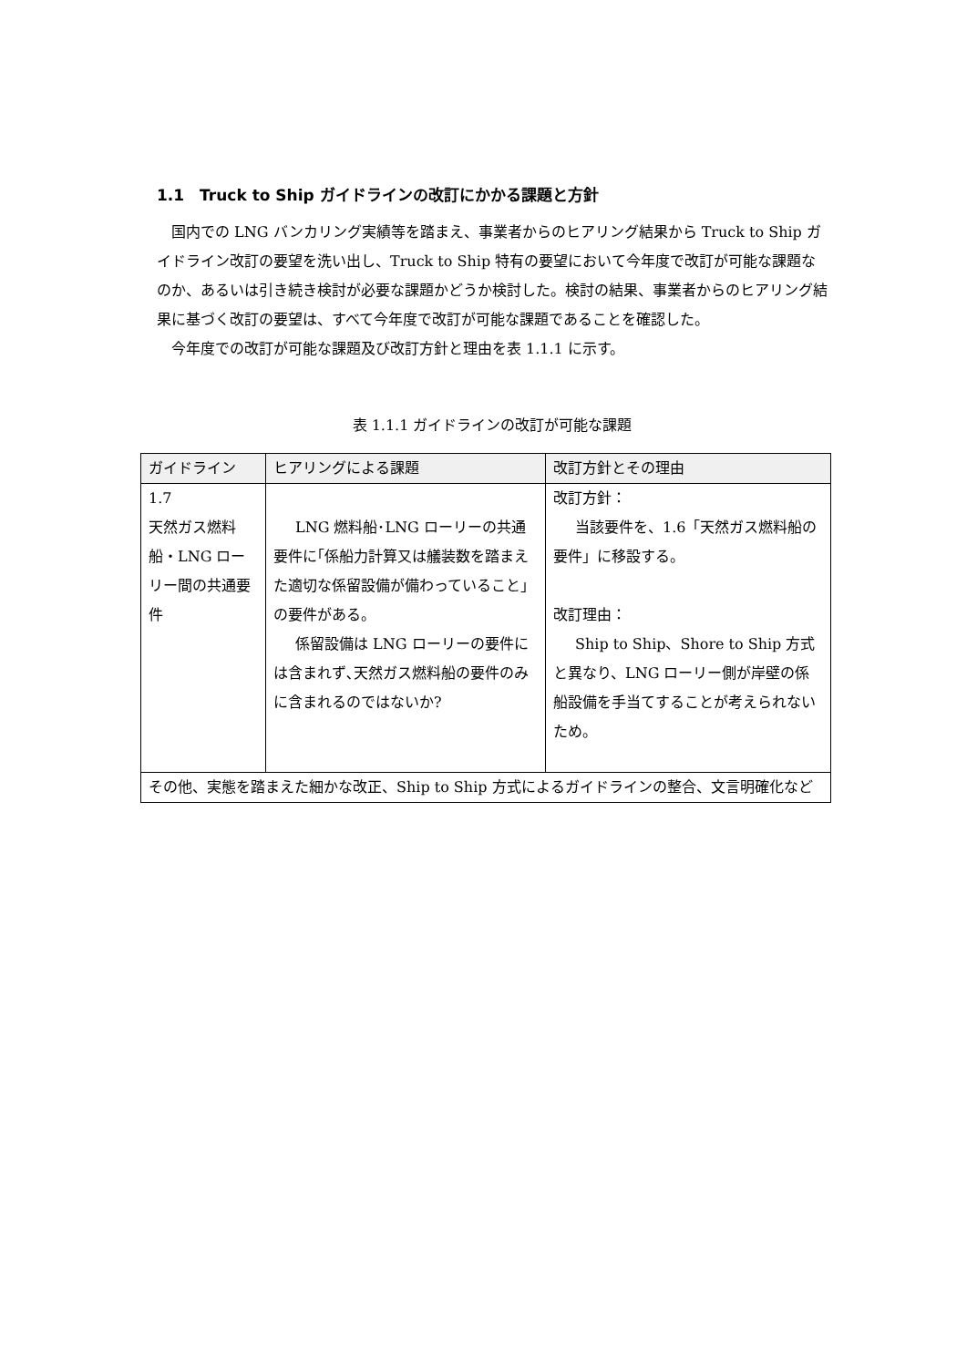1.1　Truck to Ship ガイドラインの改訂にかかる課題と方針
国内での LNG バンカリング実績等を踏まえ、事業者からのヒアリング結果から Truck to Ship ガイドライン改訂の要望を洗い出し、Truck to Ship 特有の要望において今年度で改訂が可能な課題なのか、あるいは引き続き検討が必要な課題かどうか検討した。検討の結果、事業者からのヒアリング結果に基づく改訂の要望は、すべて今年度で改訂が可能な課題であることを確認した。
今年度での改訂が可能な課題及び改訂方針と理由を表 1.1.1 に示す。
表 1.1.1 ガイドラインの改訂が可能な課題
| ガイドライン | ヒアリングによる課題 | 改訂方針とその理由 |
| --- | --- | --- |
| 1.7 天然ガス燃料船・LNG ローリー間の共通要件 | LNG 燃料船･LNG ローリーの共通要件に｢係船力計算又は艤装数を踏まえた適切な係留設備が備わっていること」の要件がある。 係留設備は LNG ローリーの要件には含まれず､天然ガス燃料船の要件のみに含まれるのではないか? | 改訂方針： 当該要件を、1.6「天然ガス燃料船の要件」に移設する。 改訂理由： Ship to Ship、Shore to Ship 方式と異なり、LNG ローリー側が岸壁の係船設備を手当てすることが考えられないため。 |
| その他、実態を踏まえた細かな改正、Ship to Ship 方式によるガイドラインの整合、文言明確化など | | |